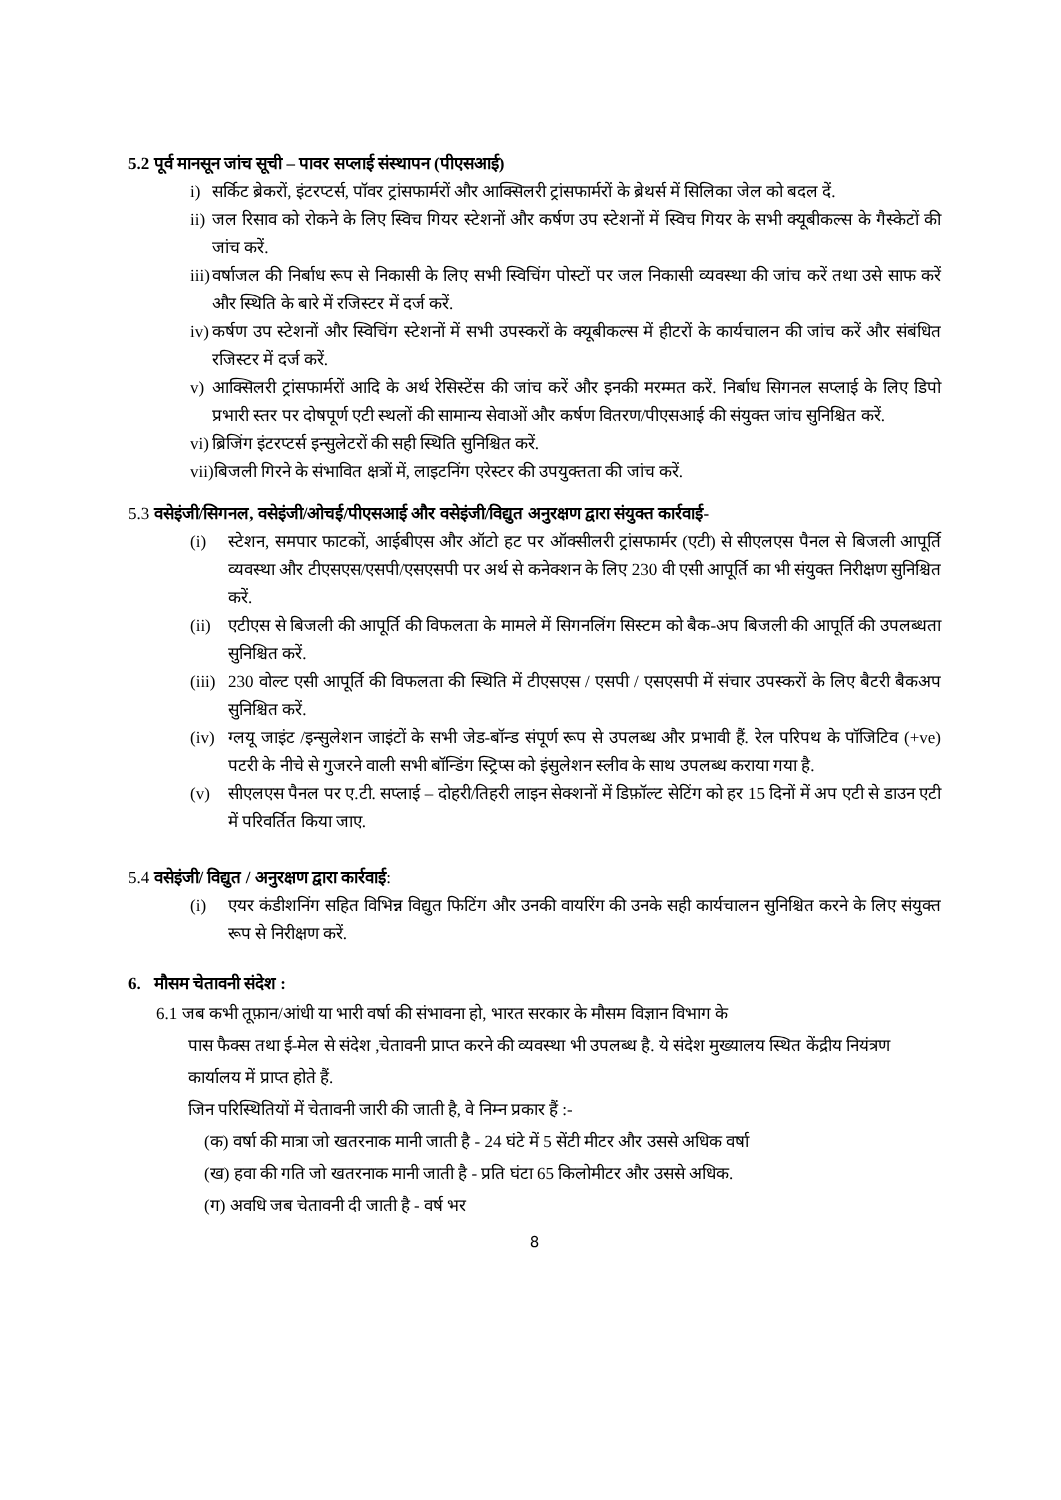5.2 पूर्व मानसून जांच सूची – पावर सप्लाई संस्थापन (पीएसआई)
i) सर्किट ब्रेकरों, इंटरप्टर्स, पॉवर ट्रांसफार्मरों और आक्सिलरी ट्रांसफार्मरों के ब्रेथर्स में सिलिका जेल को बदल दें.
ii) जल रिसाव को रोकने के लिए स्विच गियर स्टेशनों और कर्षण उप स्टेशनों में स्विच गियर के सभी क्यूबीकल्स के गैस्केटों की जांच करें.
iii) वर्षाजल की निर्बाध रूप से निकासी के लिए सभी स्विचिंग पोस्टों पर जल निकासी व्यवस्था की जांच करें तथा उसे साफ करें और स्थिति के बारे में रजिस्टर में दर्ज करें.
iv) कर्षण उप स्टेशनों और स्विचिंग स्टेशनों में सभी उपस्करों के क्यूबीकल्स में हीटरों के कार्यचालन की जांच करें और संबंधित रजिस्टर में दर्ज करें.
v) आक्सिलरी ट्रांसफार्मरों आदि के अर्थ रेसिस्टेंस की जांच करें और इनकी मरम्मत करें. निर्बाध सिगनल सप्लाई के लिए डिपो प्रभारी स्तर पर दोषपूर्ण एटी स्थलों की सामान्य सेवाओं और कर्षण वितरण/पीएसआई की संयुक्त जांच सुनिश्चित करें.
vi) ब्रिजिंग इंटरप्टर्स इन्सुलेटरों की सही स्थिति सुनिश्चित करें.
vii) बिजली गिरने के संभावित क्षत्रों में, लाइटनिंग एरेस्टर की उपयुक्तता की जांच करें.
5.3 वसेइंजी/सिगनल, वसेइंजी/ओचई/पीएसआई और वसेइंजी/विद्युत अनुरक्षण द्वारा संयुक्त कार्रवाई-
(i) स्टेशन, समपार फाटकों, आईबीएस और ऑटो हट पर ऑक्सीलरी ट्रांसफार्मर (एटी) से सीएलएस पैनल से बिजली आपूर्ति व्यवस्था और टीएसएस/एसपी/एसएसपी पर अर्थ से कनेक्शन के लिए 230 वी एसी आपूर्ति का भी संयुक्त निरीक्षण सुनिश्चित करें.
(ii) एटीएस से बिजली की आपूर्ति की विफलता के मामले में सिगनलिंग सिस्टम को बैक-अप बिजली की आपूर्ति की उपलब्धता सुनिश्चित करें.
(iii) 230 वोल्ट एसी आपूर्ति की विफलता की स्थिति में टीएसएस / एसपी / एसएसपी में संचार उपस्करों के लिए बैटरी बैकअप सुनिश्चित करें.
(iv) ग्लयू जाइंट /इन्सुलेशन जाइंटों के सभी जेड-बॉन्ड संपूर्ण रूप से उपलब्ध और प्रभावी हैं. रेल परिपथ के पॉजिटिव (+ve) पटरी के नीचे से गुजरने वाली सभी बॉन्डिंग स्ट्रिप्स को इंसुलेशन स्लीव के साथ उपलब्ध कराया गया है.
(v) सीएलएस पैनल पर ए.टी. सप्लाई – दोहरी/तिहरी लाइन सेक्शनों में डिफ़ॉल्ट सेटिंग को हर 15 दिनों में अप एटी से डाउन एटी में परिवर्तित किया जाए.
5.4 वसेइंजी/ विद्युत / अनुरक्षण द्वारा कार्रवाई:
(i) एयर कंडीशनिंग सहित विभिन्न विद्युत फिटिंग और उनकी वायरिंग की उनके सही कार्यचालन सुनिश्चित करने के लिए संयुक्त रूप से निरीक्षण करें.
6. मौसम चेतावनी संदेश :
6.1 जब कभी तूफ़ान/आंधी या भारी वर्षा की संभावना हो, भारत सरकार के मौसम विज्ञान विभाग के
पास फैक्स तथा ई-मेल से संदेश ,चेतावनी प्राप्त करने की व्यवस्था भी उपलब्ध है. ये संदेश मुख्यालय स्थित केंद्रीय नियंत्रण कार्यालय में प्राप्त होते हैं.
जिन परिस्थितियों में चेतावनी जारी की जाती है, वे निम्न प्रकार हैं :-
(क) वर्षा की मात्रा जो खतरनाक मानी जाती है - 24 घंटे में 5 सेंटी मीटर और उससे अधिक वर्षा
(ख) हवा की गति जो खतरनाक मानी जाती है - प्रति घंटा 65 किलोमीटर और उससे अधिक.
(ग) अवधि जब चेतावनी दी जाती है - वर्ष भर
8